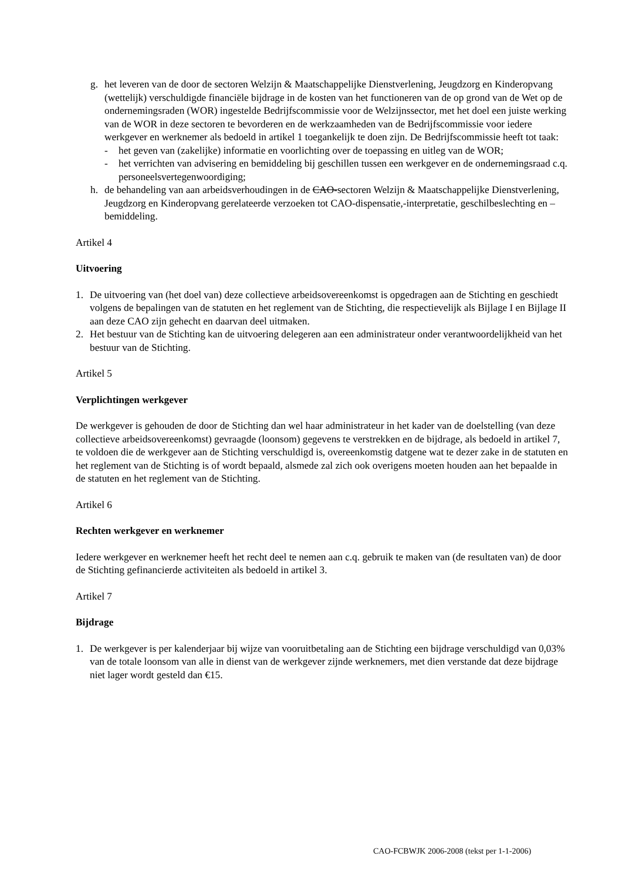g. het leveren van de door de sectoren Welzijn & Maatschappelijke Dienstverlening, Jeugdzorg en Kinderopvang (wettelijk) verschuldigde financiële bijdrage in de kosten van het functioneren van de op grond van de Wet op de ondernemingsraden (WOR) ingestelde Bedrijfscommissie voor de Welzijnssector, met het doel een juiste werking van de WOR in deze sectoren te bevorderen en de werkzaamheden van de Bedrijfscommissie voor iedere werkgever en werknemer als bedoeld in artikel 1 toegankelijk te doen zijn. De Bedrijfscommissie heeft tot taak:
- het geven van (zakelijke) informatie en voorlichting over de toepassing en uitleg van de WOR;
- het verrichten van advisering en bemiddeling bij geschillen tussen een werkgever en de ondernemingsraad c.q. personeelsvertegenwoordiging;
h. de behandeling van aan arbeidsverhoudingen in de CAO-sectoren Welzijn & Maatschappelijke Dienstverlening, Jeugdzorg en Kinderopvang gerelateerde verzoeken tot CAO-dispensatie,-interpretatie, geschilbeslechting en –bemiddeling.
Artikel 4
Uitvoering
1. De uitvoering van (het doel van) deze collectieve arbeidsovereenkomst is opgedragen aan de Stichting en geschiedt volgens de bepalingen van de statuten en het reglement van de Stichting, die respectievelijk als Bijlage I en Bijlage II aan deze CAO zijn gehecht en daarvan deel uitmaken.
2. Het bestuur van de Stichting kan de uitvoering delegeren aan een administrateur onder verantwoordelijkheid van het bestuur van de Stichting.
Artikel 5
Verplichtingen werkgever
De werkgever is gehouden de door de Stichting dan wel haar administrateur in het kader van de doelstelling (van deze collectieve arbeidsovereenkomst) gevraagde (loonsom) gegevens te verstrekken en de bijdrage, als bedoeld in artikel 7, te voldoen die de werkgever aan de Stichting verschuldigd is, overeenkomstig datgene wat te dezer zake in de statuten en het reglement van de Stichting is of wordt bepaald, alsmede zal zich ook overigens moeten houden aan het bepaalde in de statuten en het reglement van de Stichting.
Artikel 6
Rechten werkgever en werknemer
Iedere werkgever en werknemer heeft het recht deel te nemen aan c.q. gebruik te maken van (de resultaten van) de door de Stichting gefinancierde activiteiten als bedoeld in artikel 3.
Artikel 7
Bijdrage
1. De werkgever is per kalenderjaar bij wijze van vooruitbetaling aan de Stichting een bijdrage verschuldigd van 0,03% van de totale loonsom van alle in dienst van de werkgever zijnde werknemers, met dien verstande dat deze bijdrage niet lager wordt gesteld dan €15.
CAO-FCBWJK 2006-2008 (tekst per 1-1-2006)